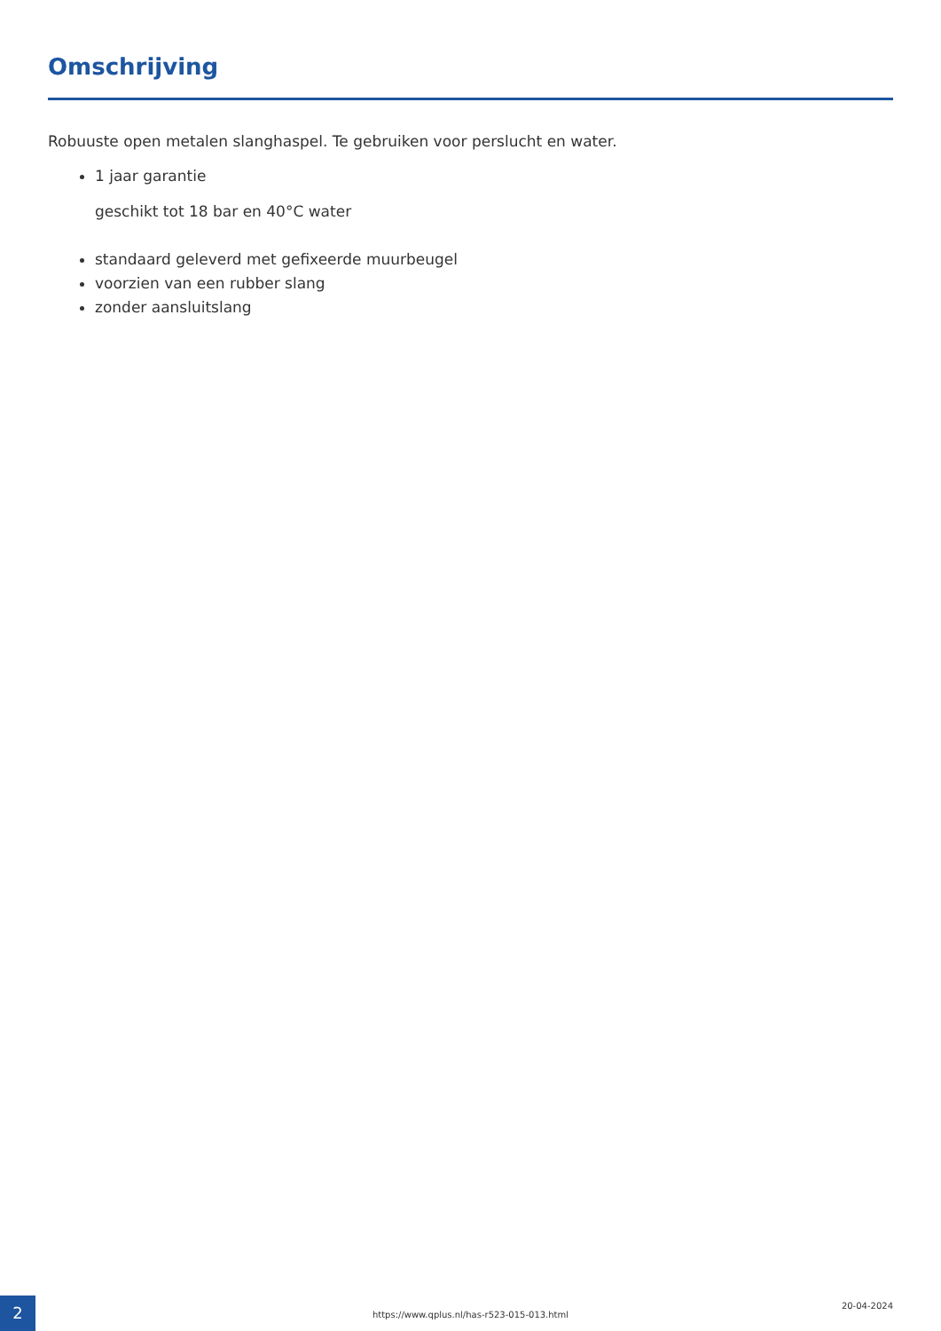Omschrijving
Robuuste open metalen slanghaspel. Te gebruiken voor perslucht en water.
1 jaar garantie
geschikt tot 18 bar en 40°C water
standaard geleverd met gefixeerde muurbeugel
voorzien van een rubber slang
zonder aansluitslang
2
https://www.qplus.nl/has-r523-015-013.html
20-04-2024